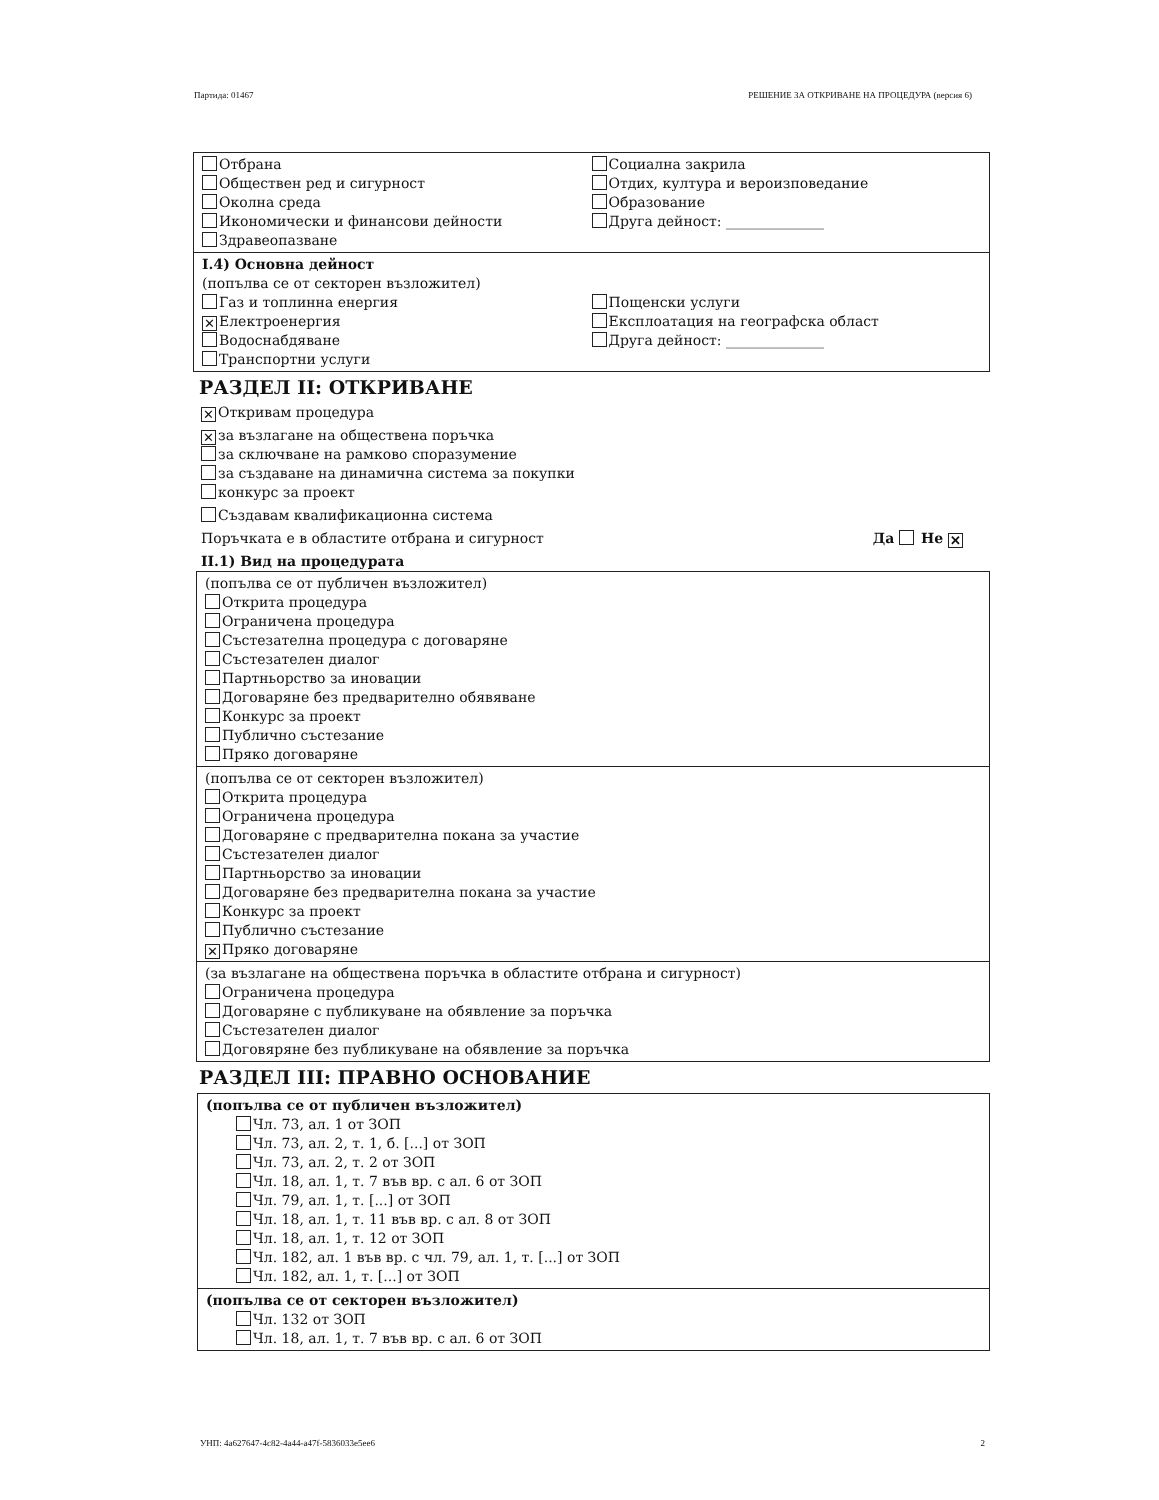Партида: 01467 РЕШЕНИЕ ЗА ОТКРИВАНЕ НА ПРОЦЕДУРА (версия 6)
Отбрана
Обществен ред и сигурност
Околна среда
Икономически и финансови дейности
Здравеопазване
Социална закрила
Отдих, култура и вероизповедание
Образование
Друга дейност: ______________
I.4) Основна дейност
(попълва се от секторен възложител)
Газ и топлинна енергия
✕ Електроенергия
Водоснабдяване
Транспортни услуги
Пощенски услуги
Експлоатация на географска област
Друга дейност: ______________
РАЗДЕЛ II: ОТКРИВАНЕ
✕ Откривам процедура
✕ за възлагане на обществена поръчка
за сключване на рамково споразумение
за създаване на динамична система за покупки
конкурс за проект
Създавам квалификационна система
Поръчката е в областите отбрана и сигурност Да Не ✕
II.1) Вид на процедурата
(попълва се от публичен възложител)
Открита процедура
Ограничена процедура
Състезателна процедура с договаряне
Състезателен диалог
Партньорство за иновации
Договаряне без предварително обявяване
Конкурс за проект
Публично състезание
Пряко договаряне
(попълва се от секторен възложител)
Открита процедура
Ограничена процедура
Договаряне с предварителна покана за участие
Състезателен диалог
Партньорство за иновации
Договаряне без предварителна покана за участие
Конкурс за проект
Публично състезание
✕ Пряко договаряне
(за възлагане на обществена поръчка в областите отбрана и сигурност)
Ограничена процедура
Договаряне с публикуване на обявление за поръчка
Състезателен диалог
Договяряне без публикуване на обявление за поръчка
РАЗДЕЛ III: ПРАВНО ОСНОВАНИЕ
(попълва се от публичен възложител)
Чл. 73, ал. 1 от ЗОП
Чл. 73, ал. 2, т. 1, б. [...] от ЗОП
Чл. 73, ал. 2, т. 2 от ЗОП
Чл. 18, ал. 1, т. 7 във вр. с ал. 6 от ЗОП
Чл. 79, ал. 1, т. [...] от ЗОП
Чл. 18, ал. 1, т. 11 във вр. с ал. 8 от ЗОП
Чл. 18, ал. 1, т. 12 от ЗОП
Чл. 182, ал. 1 във вр. с чл. 79, ал. 1, т. [...] от ЗОП
Чл. 182, ал. 1, т. [...] от ЗОП
(попълва се от секторен възложител)
Чл. 132 от ЗОП
Чл. 18, ал. 1, т. 7 във вр. с ал. 6 от ЗОП
УНП: 4a627647-4c82-4a44-a47f-5836033e5ee6 2